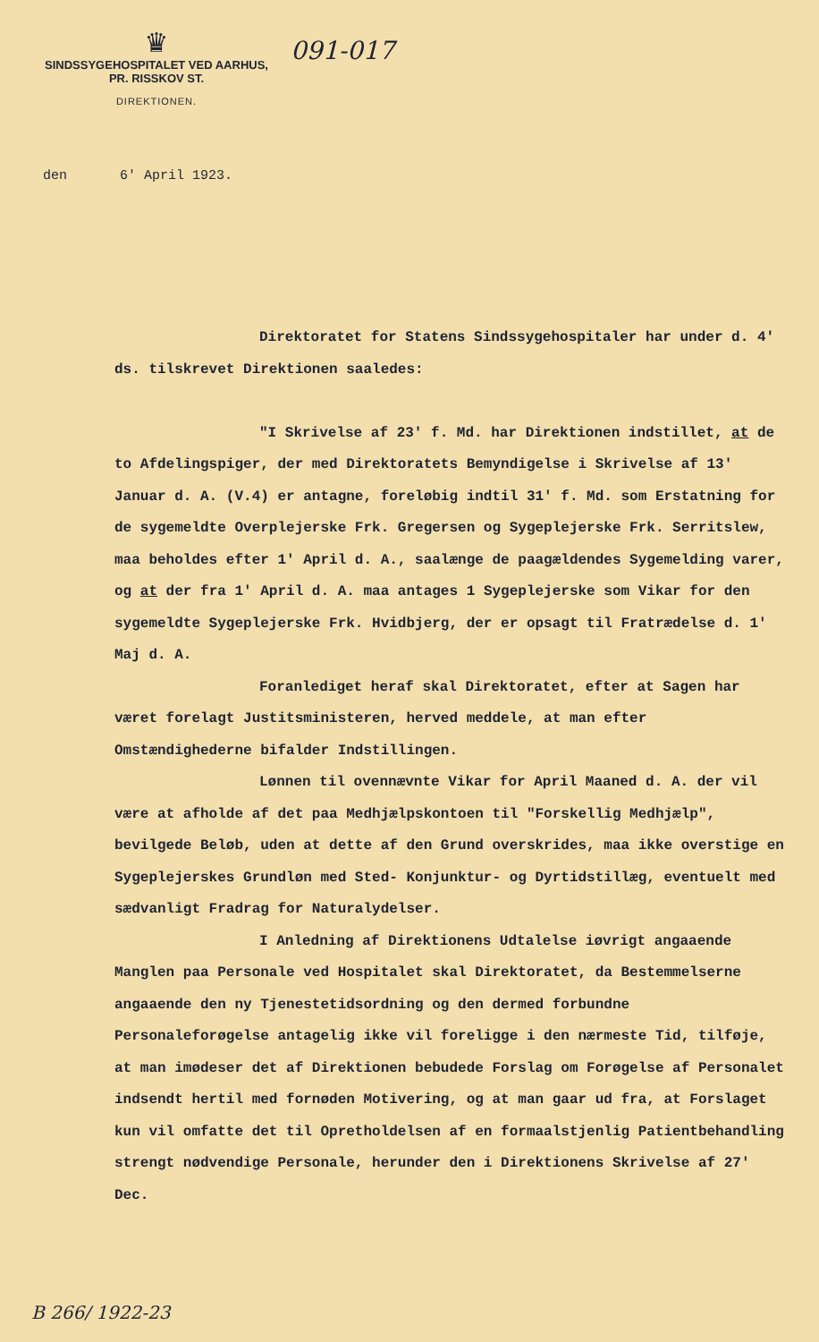♛
SINDSSYGEHOSPITALET VED AARHUS,
PR. RISSKOV ST.
DIREKTIONEN.
091-017
den 6' April 1923.
Direktoratet for Statens Sindssygehospitaler har under d. 4' ds. tilskrevet Direktionen saaledes:
"I Skrivelse af 23' f. Md. har Direktionen indstillet, at de to Afdelingspiger, der med Direktoratets Bemyndigelse i Skrivelse af 13' Januar d. A. (V.4) er antagne, foreløbig indtil 31' f. Md. som Erstatning for de sygemeldte Overplejerske Frk. Gregersen og Sygeplejerske Frk. Serritslew, maa beholdes efter 1' April d. A., saalænge de paagældendes Sygemelding varer, og at der fra 1' April d. A. maa antages 1 Sygeplejerske som Vikar for den sygemeldte Sygeplejerske Frk. Hvidbjerg, der er opsagt til Fratrædelse d. 1' Maj d. A.
Foranlediget heraf skal Direktoratet, efter at Sagen har været forelagt Justitsministeren, herved meddele, at man efter Omstændighederne bifalder Indstillingen.
Lønnen til ovennævnte Vikar for April Maaned d. A. der vil være at afholde af det paa Medhjælpskontoen til "Forskellig Medhjælp", bevilgede Beløb, uden at dette af den Grund overskrides, maa ikke overstige en Sygeplejerskes Grundløn med Sted- Konjunktur- og Dyrtidstillæg, eventuelt med sædvanligt Fradrag for Naturalydelser.
I Anledning af Direktionens Udtalelse iøvrigt angaaende Manglen paa Personale ved Hospitalet skal Direktoratet, da Bestemmelserne angaaende den ny Tjenestetidsordning og den dermed forbundne Personaleforøgelse antagelig ikke vil foreligge i den nærmeste Tid, tilføje, at man imødeser det af Direktionen bebudede Forslag om Forøgelse af Personalet indsendt hertil med fornøden Motivering, og at man gaar ud fra, at Forslaget kun vil omfatte det til Opretholdelsen af en formaalstjenlig Patientbehandling strengt nødvendige Personale, herunder den i Direktionens Skrivelse af 27' Dec.
B 266/ 1922-23